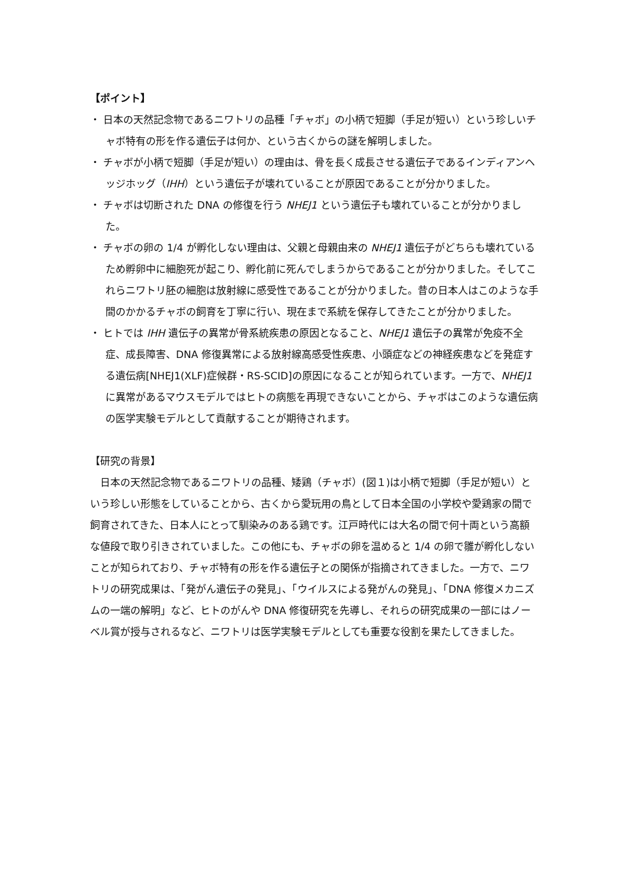【ポイント】
・ 日本の天然記念物であるニワトリの品種「チャボ」の小柄で短脚（手足が短い）という珍しいチャボ特有の形を作る遺伝子は何か、という古くからの謎を解明しました。
・ チャボが小柄で短脚（手足が短い）の理由は、骨を長く成長させる遺伝子であるインディアンヘッジホッグ（IHH）という遺伝子が壊れていることが原因であることが分かりました。
・ チャボは切断された DNA の修復を行う NHEJ1 という遺伝子も壊れていることが分かりました。
・ チャボの卵の 1/4 が孵化しない理由は、父親と母親由来の NHEJ1 遺伝子がどちらも壊れているため孵卵中に細胞死が起こり、孵化前に死んでしまうからであることが分かりました。そしてこれらニワトリ胚の細胞は放射線に感受性であることが分かりました。昔の日本人はこのような手間のかかるチャボの飼育を丁寧に行い、現在まで系統を保存してきたことが分かりました。
・ ヒトでは IHH 遺伝子の異常が骨系統疾患の原因となること、NHEJ1 遺伝子の異常が免疫不全症、成長障害、DNA 修復異常による放射線高感受性疾患、小頭症などの神経疾患などを発症する遺伝病[NHEJ1(XLF)症候群・RS-SCID]の原因になることが知られています。一方で、NHEJ1 に異常があるマウスモデルではヒトの病態を再現できないことから、チャボはこのような遺伝病の医学実験モデルとして貢献することが期待されます。
【研究の背景】
日本の天然記念物であるニワトリの品種、矮鶏（チャボ）(図１)は小柄で短脚（手足が短い）という珍しい形態をしていることから、古くから愛玩用の鳥として日本全国の小学校や愛鶏家の間で飼育されてきた、日本人にとって馴染みのある鶏です。江戸時代には大名の間で何十両という高額な値段で取り引きされていました。この他にも、チャボの卵を温めると 1/4 の卵で雛が孵化しないことが知られており、チャボ特有の形を作る遺伝子との関係が指摘されてきました。一方で、ニワトリの研究成果は、「発がん遺伝子の発見」、「ウイルスによる発がんの発見」、「DNA 修復メカニズムの一端の解明」など、ヒトのがんや DNA 修復研究を先導し、それらの研究成果の一部にはノーベル賞が授与されるなど、ニワトリは医学実験モデルとしても重要な役割を果たしてきました。